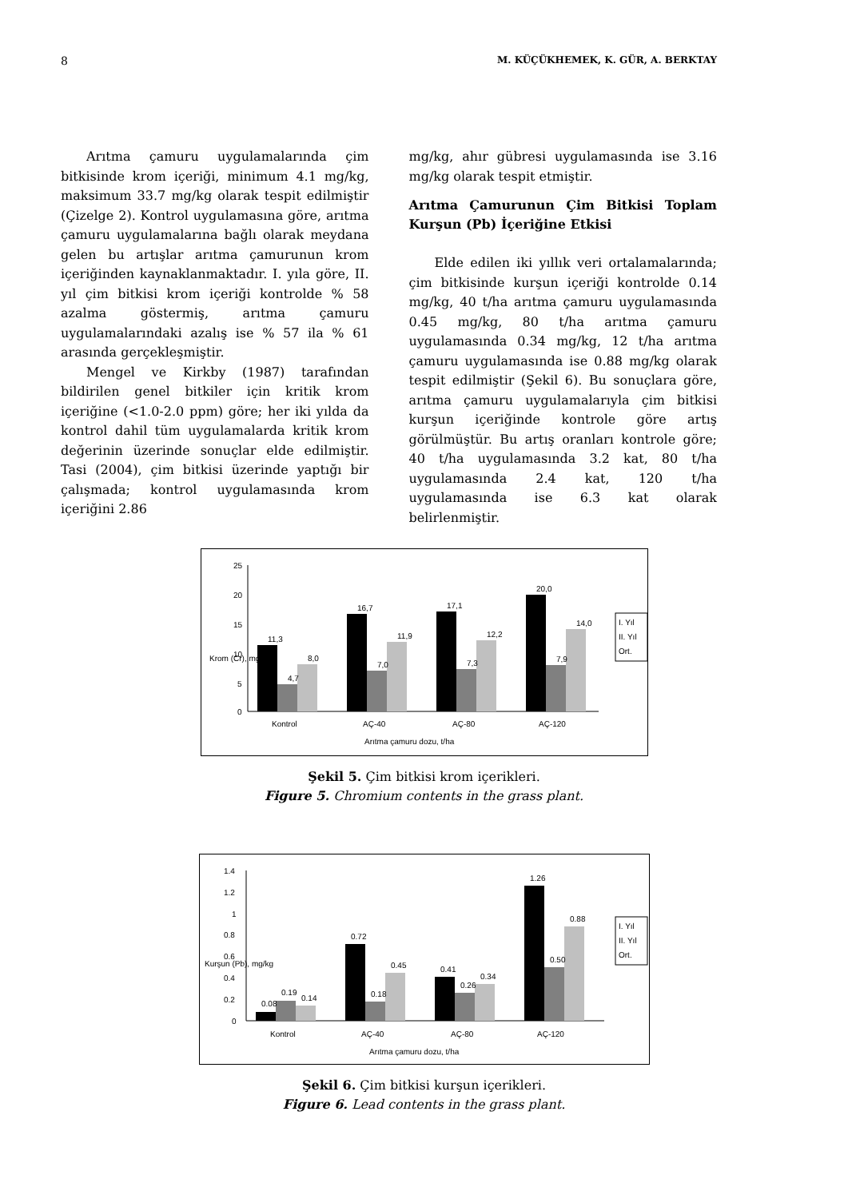8 M. KÜÇÜKHEMEK, K. GÜR, A. BERKTAY
Arıtma çamuru uygulamalarında çim bitkisinde krom içeriği, minimum 4.1 mg/kg, maksimum 33.7 mg/kg olarak tespit edilmiştir (Çizelge 2). Kontrol uygulamasına göre, arıtma çamuru uygulamalarına bağlı olarak meydana gelen bu artışlar arıtma çamurunun krom içeriğinden kaynaklanmaktadır. I. yıla göre, II. yıl çim bitkisi krom içeriği kontrolde % 58 azalma göstermiş, arıtma çamuru uygulamalarındaki azalış ise % 57 ila % 61 arasında gerçekleşmiştir.
Mengel ve Kirkby (1987) tarafından bildirilen genel bitkiler için kritik krom içeriğine (<1.0-2.0 ppm) göre; her iki yılda da kontrol dahil tüm uygulamalarda kritik krom değerinin üzerinde sonuçlar elde edilmiştir. Tasi (2004), çim bitkisi üzerinde yaptığı bir çalışmada; kontrol uygulamasında krom içeriğini 2.86
mg/kg, ahır gübresi uygulamasında ise 3.16 mg/kg olarak tespit etmiştir.
Arıtma Çamurunun Çim Bitkisi Toplam Kurşun (Pb) İçeriğine Etkisi
Elde edilen iki yıllık veri ortalamalarında; çim bitkisinde kurşun içeriği kontrolde 0.14 mg/kg, 40 t/ha arıtma çamuru uygulamasında 0.45 mg/kg, 80 t/ha arıtma çamuru uygulamasında 0.34 mg/kg, 12 t/ha arıtma çamuru uygulamasında ise 0.88 mg/kg olarak tespit edilmiştir (Şekil 6). Bu sonuçlara göre, arıtma çamuru uygulamalarıyla çim bitkisi kurşun içeriğinde kontrole göre artış görülmüştür. Bu artış oranları kontrole göre; 40 t/ha uygulamasında 3.2 kat, 80 t/ha uygulamasında 2.4 kat, 120 t/ha uygulamasında ise 6.3 kat olarak belirlenmiştir.
25
20
15
10
5
0
Kontrol
AÇ-40
AÇ-80
AÇ-120
Arıtma çamuru dozu, t/ha
11,3
4,7
8,0
16,7
7,0
11,9
17,1
7,3
12,2
20,0
7,9
14,0
I. Yıl
II. Yıl
Ort.
Krom (Cr), mg/kg
Şekil 5. Çim bitkisi krom içerikleri.
Figure 5. Chromium contents in the grass plant.
1.4
1.2
1
0.8
0.6
0.4
0.2
0
Kontrol
AÇ-40
AÇ-80
AÇ-120
Arıtma çamuru dozu, t/ha
0.08
0.19
0.14
0.72
0.18
0.45
0.41
0.26
0.34
1.26
0.50
0.88
I. Yıl
II. Yıl
Ort.
Kurşun (Pb), mg/kg
Şekil 6. Çim bitkisi kurşun içerikleri.
Figure 6. Lead contents in the grass plant.